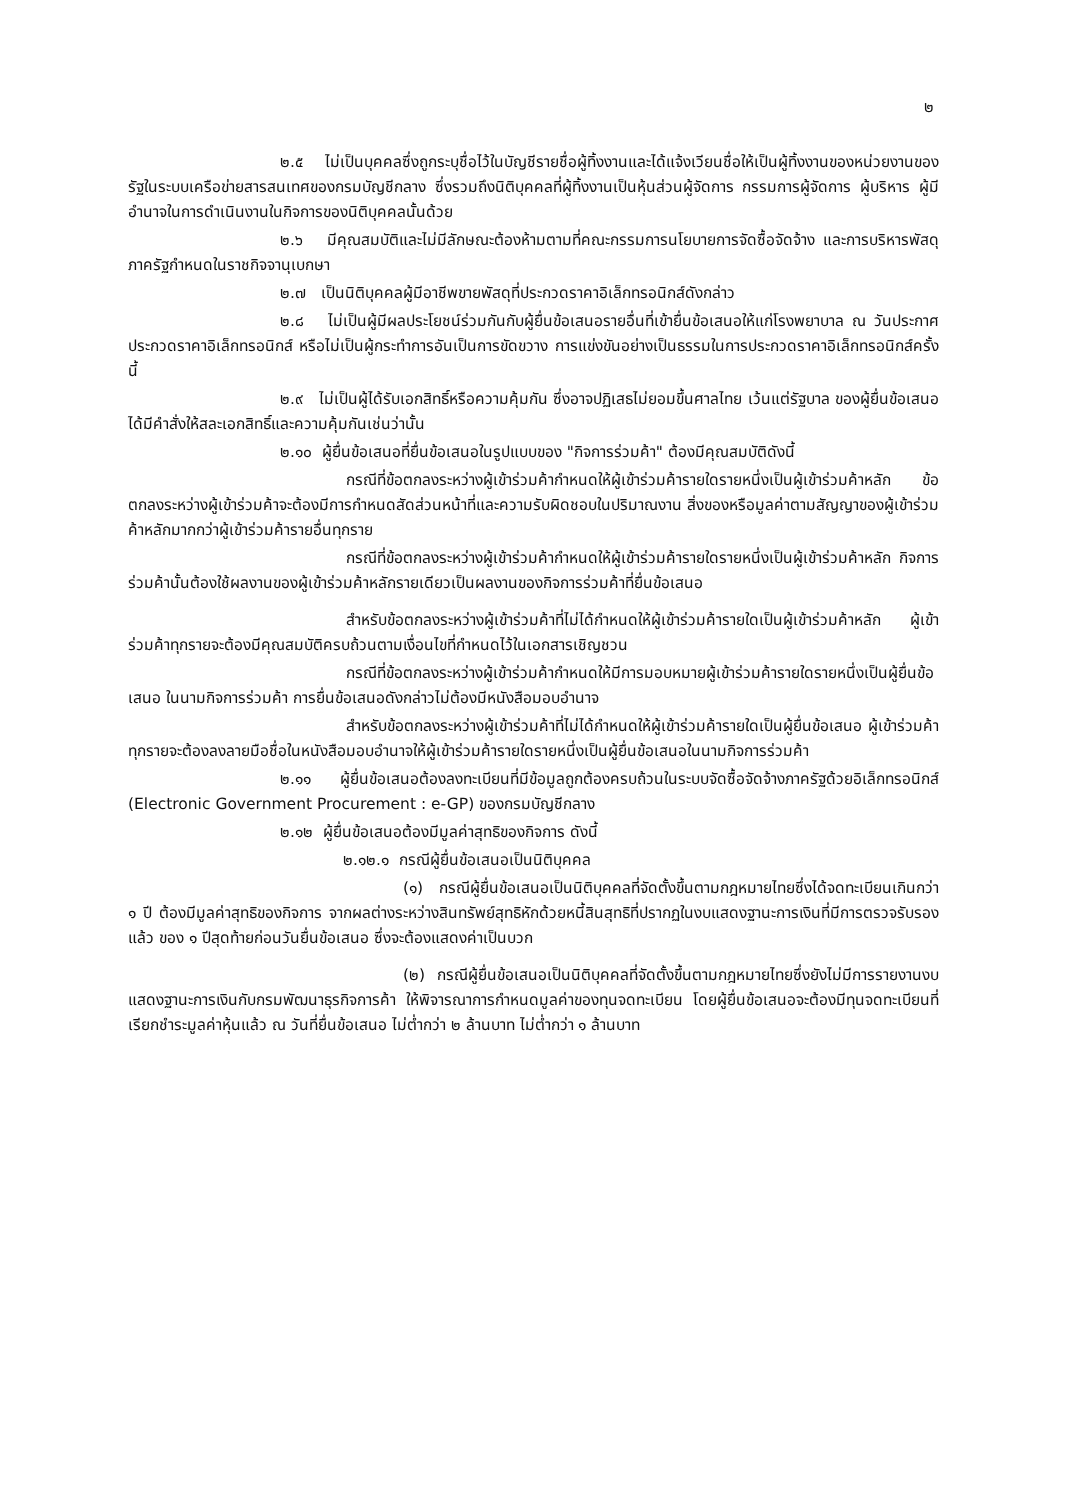๒
๒.๕ ไม่เป็นบุคคลซึ่งถูกระบุชื่อไว้ในบัญชีรายชื่อผู้ทิ้งงานและได้แจ้งเวียนชื่อให้เป็นผู้ทิ้งงานของหน่วยงานของรัฐในระบบเครือข่ายสารสนเทศของกรมบัญชีกลาง ซึ่งรวมถึงนิติบุคคลที่ผู้ทิ้งงานเป็นหุ้นส่วนผู้จัดการ กรรมการผู้จัดการ ผู้บริหาร ผู้มีอำนาจในการดำเนินงานในกิจการของนิติบุคคลนั้นด้วย
๒.๖ มีคุณสมบัติและไม่มีลักษณะต้องห้ามตามที่คณะกรรมการนโยบายการจัดซื้อจัดจ้าง และการบริหารพัสดุภาครัฐกำหนดในราชกิจจานุเบกษา
๒.๗ เป็นนิติบุคคลผู้มีอาชีพขายพัสดุที่ประกวดราคาอิเล็กทรอนิกส์ดังกล่าว
๒.๘ ไม่เป็นผู้มีผลประโยชน์ร่วมกันกับผู้ยื่นข้อเสนอรายอื่นที่เข้ายื่นข้อเสนอให้แก่โรงพยาบาล ณ วันประกาศประกวดราคาอิเล็กทรอนิกส์ หรือไม่เป็นผู้กระทำการอันเป็นการขัดขวาง การแข่งขันอย่างเป็นธรรมในการประกวดราคาอิเล็กทรอนิกส์ครั้งนี้
๒.๙ ไม่เป็นผู้ได้รับเอกสิทธิ์หรือความคุ้มกัน ซึ่งอาจปฏิเสธไม่ยอมขึ้นศาลไทย เว้นแต่รัฐบาล ของผู้ยื่นข้อเสนอได้มีคำสั่งให้สละเอกสิทธิ์และความคุ้มกันเช่นว่านั้น
๒.๑๐ ผู้ยื่นข้อเสนอที่ยื่นข้อเสนอในรูปแบบของ "กิจการร่วมค้า" ต้องมีคุณสมบัติดังนี้
กรณีที่ข้อตกลงระหว่างผู้เข้าร่วมค้ากำหนดให้ผู้เข้าร่วมค้ารายใดรายหนึ่งเป็นผู้เข้าร่วมค้าหลัก ข้อตกลงระหว่างผู้เข้าร่วมค้าจะต้องมีการกำหนดสัดส่วนหน้าที่และความรับผิดชอบในปริมาณงาน สิ่งของหรือมูลค่าตามสัญญาของผู้เข้าร่วมค้าหลักมากกว่าผู้เข้าร่วมค้ารายอื่นทุกราย
กรณีที่ข้อตกลงระหว่างผู้เข้าร่วมค้ากำหนดให้ผู้เข้าร่วมค้ารายใดรายหนึ่งเป็นผู้เข้าร่วมค้าหลัก กิจการร่วมค้านั้นต้องใช้ผลงานของผู้เข้าร่วมค้าหลักรายเดียวเป็นผลงานของกิจการร่วมค้าที่ยื่นข้อเสนอ
สำหรับข้อตกลงระหว่างผู้เข้าร่วมค้าที่ไม่ได้กำหนดให้ผู้เข้าร่วมค้ารายใดเป็นผู้เข้าร่วมค้าหลัก ผู้เข้าร่วมค้าทุกรายจะต้องมีคุณสมบัติครบถ้วนตามเงื่อนไขที่กำหนดไว้ในเอกสารเชิญชวน
กรณีที่ข้อตกลงระหว่างผู้เข้าร่วมค้ากำหนดให้มีการมอบหมายผู้เข้าร่วมค้ารายใดรายหนึ่งเป็นผู้ยื่นข้อเสนอ ในนามกิจการร่วมค้า การยื่นข้อเสนอดังกล่าวไม่ต้องมีหนังสือมอบอำนาจ
สำหรับข้อตกลงระหว่างผู้เข้าร่วมค้าที่ไม่ได้กำหนดให้ผู้เข้าร่วมค้ารายใดเป็นผู้ยื่นข้อเสนอ ผู้เข้าร่วมค้าทุกรายจะต้องลงลายมือชื่อในหนังสือมอบอำนาจให้ผู้เข้าร่วมค้ารายใดรายหนึ่งเป็นผู้ยื่นข้อเสนอในนามกิจการร่วมค้า
๒.๑๑ ผู้ยื่นข้อเสนอต้องลงทะเบียนที่มีข้อมูลถูกต้องครบถ้วนในระบบจัดซื้อจัดจ้างภาครัฐด้วยอิเล็กทรอนิกส์ (Electronic Government Procurement : e-GP) ของกรมบัญชีกลาง
๒.๑๒ ผู้ยื่นข้อเสนอต้องมีมูลค่าสุทธิของกิจการ ดังนี้
๒.๑๒.๑ กรณีผู้ยื่นข้อเสนอเป็นนิติบุคคล
(๑) กรณีผู้ยื่นข้อเสนอเป็นนิติบุคคลที่จัดตั้งขึ้นตามกฎหมายไทยซึ่งได้จดทะเบียนเกินกว่า ๑ ปี ต้องมีมูลค่าสุทธิของกิจการ จากผลต่างระหว่างสินทรัพย์สุทธิหักด้วยหนี้สินสุทธิที่ปรากฏในงบแสดงฐานะการเงินที่มีการตรวจรับรองแล้ว ของ ๑ ปีสุดท้ายก่อนวันยื่นข้อเสนอ ซึ่งจะต้องแสดงค่าเป็นบวก
(๒) กรณีผู้ยื่นข้อเสนอเป็นนิติบุคคลที่จัดตั้งขึ้นตามกฎหมายไทยซึ่งยังไม่มีการรายงานงบแสดงฐานะการเงินกับกรมพัฒนาธุรกิจการค้า ให้พิจารณาการกำหนดมูลค่าของทุนจดทะเบียน โดยผู้ยื่นข้อเสนอจะต้องมีทุนจดทะเบียนที่เรียกชำระมูลค่าหุ้นแล้ว ณ วันที่ยื่นข้อเสนอ ไม่ต่ำกว่า ๒ ล้านบาท ไม่ต่ำกว่า ๑ ล้านบาท